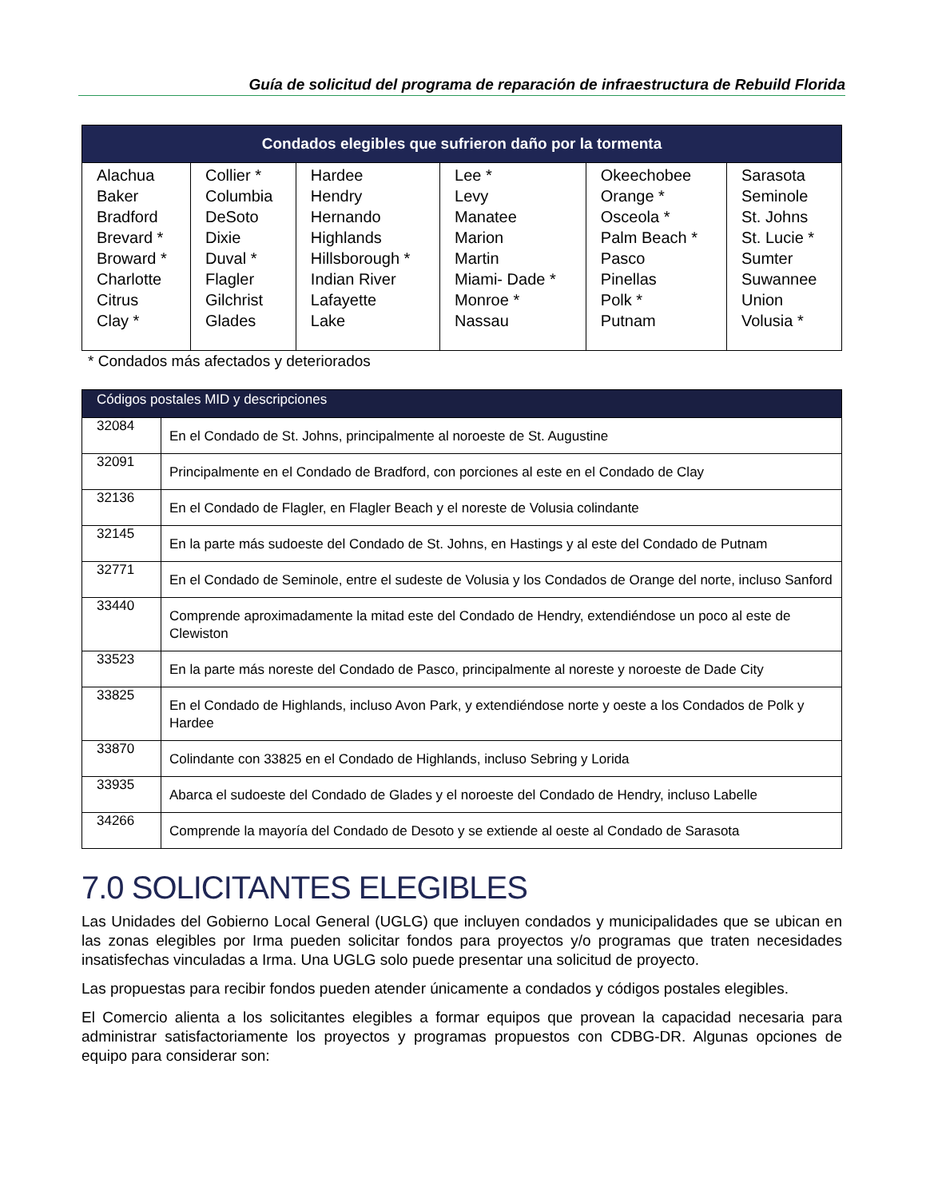Guía de solicitud del programa de reparación de infraestructura de Rebuild Florida
| Condados elegibles que sufrieron daño por la tormenta | | | | | |
| --- | --- | --- | --- | --- | --- |
| Alachua Baker Bradford Brevard * Broward * Charlotte Citrus Clay * | Collier * Columbia DeSoto Dixie Duval * Flagler Gilchrist Glades | Hardee Hendry Hernando Highlands Hillsborough * Indian River Lafayette Lake | Lee * Levy Manatee Marion Martin Miami- Dade * Monroe * Nassau | Okeechobee Orange * Osceola * Palm Beach * Pasco Pinellas Polk * Putnam | Sarasota Seminole St. Johns St. Lucie * Sumter Suwannee Union Volusia * |
* Condados más afectados y deteriorados
| Códigos postales MID y descripciones | |
| --- | --- |
| 32084 | En el Condado de St. Johns, principalmente al noroeste de St. Augustine |
| 32091 | Principalmente en el Condado de Bradford, con porciones al este en el Condado de Clay |
| 32136 | En el Condado de Flagler, en Flagler Beach y el noreste de Volusia colindante |
| 32145 | En la parte más sudoeste del Condado de St. Johns, en Hastings y al este del Condado de Putnam |
| 32771 | En el Condado de Seminole, entre el sudeste de Volusia y los Condados de Orange del norte, incluso Sanford |
| 33440 | Comprende aproximadamente la mitad este del Condado de Hendry, extendiéndose un poco al este de Clewiston |
| 33523 | En la parte más noreste del Condado de Pasco, principalmente al noreste y noroeste de Dade City |
| 33825 | En el Condado de Highlands, incluso Avon Park, y extendiéndose norte y oeste a los Condados de Polk y Hardee |
| 33870 | Colindante con 33825 en el Condado de Highlands, incluso Sebring y Lorida |
| 33935 | Abarca el sudoeste del Condado de Glades y el noroeste del Condado de Hendry, incluso Labelle |
| 34266 | Comprende la mayoría del Condado de Desoto y se extiende al oeste al Condado de Sarasota |
7.0 SOLICITANTES ELEGIBLES
Las Unidades del Gobierno Local General (UGLG) que incluyen condados y municipalidades que se ubican en las zonas elegibles por Irma pueden solicitar fondos para proyectos y/o programas que traten necesidades insatisfechas vinculadas a Irma. Una UGLG solo puede presentar una solicitud de proyecto.
Las propuestas para recibir fondos pueden atender únicamente a condados y códigos postales elegibles.
El Comercio alienta a los solicitantes elegibles a formar equipos que provean la capacidad necesaria para administrar satisfactoriamente los proyectos y programas propuestos con CDBG-DR. Algunas opciones de equipo para considerar son: